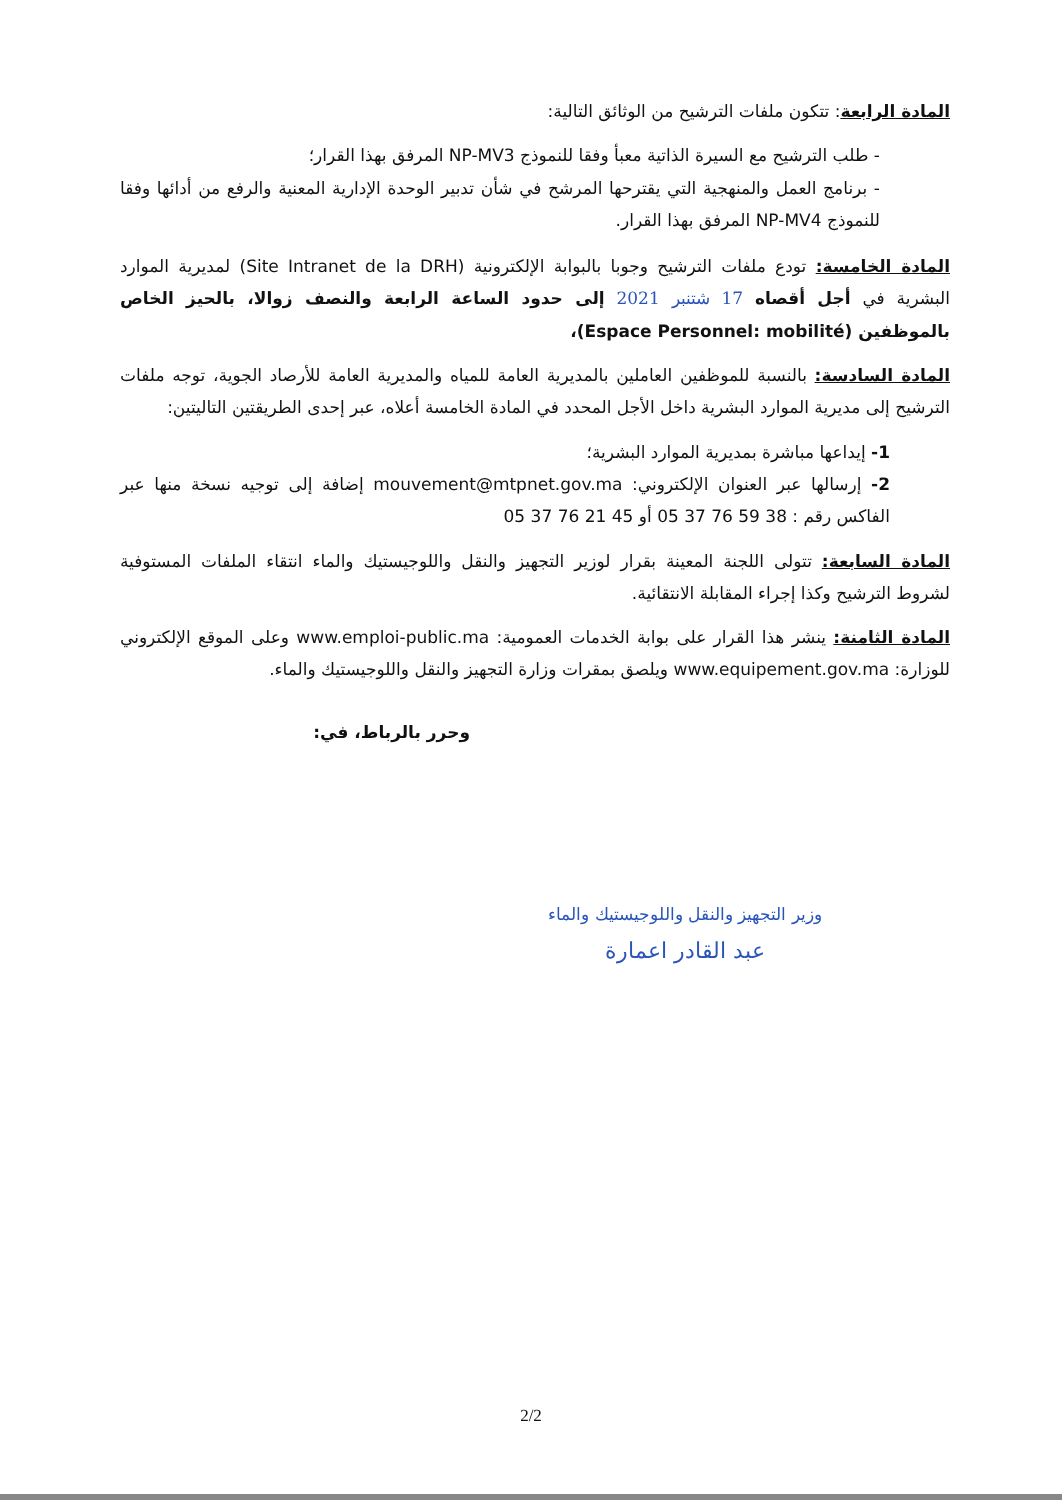المادة الرابعة: تتكون ملفات الترشيح من الوثائق التالية:
- طلب الترشيح مع السيرة الذاتية معبأ وفقا للنموذج NP-MV3 المرفق بهذا القرار؛
- برنامج العمل والمنهجية التي يقترحها المرشح في شأن تدبير الوحدة الإدارية المعنية والرفع من أدائها وفقا للنموذج NP-MV4 المرفق بهذا القرار.
المادة الخامسة: تودع ملفات الترشيح وجوبا بالبوابة الإلكترونية (Site Intranet de la DRH) لمديرية الموارد البشرية في أجل أقصاه 17 شتنبر 2021 إلى حدود الساعة الرابعة والنصف زوالا، بالحيز الخاص بالموظفين (Espace Personnel: mobilité)،
المادة السادسة: بالنسبة للموظفين العاملين بالمديرية العامة للمياه والمديرية العامة للأرصاد الجوية، توجه ملفات الترشيح إلى مديرية الموارد البشرية داخل الأجل المحدد في المادة الخامسة أعلاه، عبر إحدى الطريقتين التاليتين:
1- إيداعها مباشرة بمديرية الموارد البشرية؛
2- إرسالها عبر العنوان الإلكتروني: mouvement@mtpnet.gov.ma إضافة إلى توجيه نسخة منها عبر الفاكس رقم : 38 59 76 37 05 أو 45 21 76 37 05
المادة السابعة: تتولى اللجنة المعينة بقرار لوزير التجهيز والنقل واللوجيستيك والماء انتقاء الملفات المستوفية لشروط الترشيح وكذا إجراء المقابلة الانتقائية.
المادة الثامنة: ينشر هذا القرار على بوابة الخدمات العمومية: www.emploi-public.ma وعلى الموقع الإلكتروني للوزارة: www.equipement.gov.ma ويلصق بمقرات وزارة التجهيز والنقل واللوجيستيك والماء.
وحرر بالرباط، في:
وزير التجهيز والنقل واللوجيستيك والماء
عبد القادر اعمارة
2/2